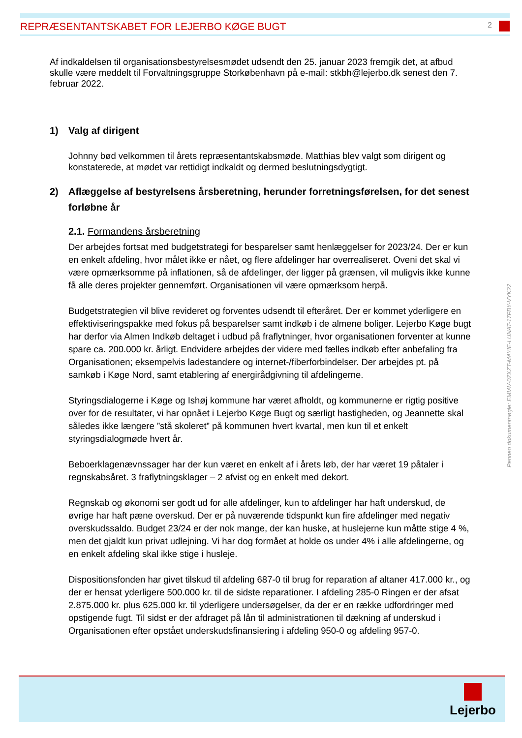REPRÆSENTANTSKABET FOR LEJERBO KØGE BUGT
2
Af indkaldelsen til organisationsbestyrelsesmødet udsendt den 25. januar 2023 fremgik det, at afbud skulle være meddelt til Forvaltningsgruppe Storkøbenhavn på e-mail: stkbh@lejerbo.dk senest den 7. februar 2022.
1) Valg af dirigent
Johnny bød velkommen til årets repræsentantskabsmøde. Matthias blev valgt som dirigent og konstaterede, at mødet var rettidigt indkaldt og dermed beslutningsdygtigt.
2) Aflæggelse af bestyrelsens årsberetning, herunder forretningsførelsen, for det senest forløbne år
2.1. Formandens årsberetning
Der arbejdes fortsat med budgetstrategi for besparelser samt henlæggelser for 2023/24. Der er kun en enkelt afdeling, hvor målet ikke er nået, og flere afdelinger har overrealiseret. Oveni det skal vi være opmærksomme på inflationen, så de afdelinger, der ligger på grænsen, vil muligvis ikke kunne få alle deres projekter gennemført. Organisationen vil være opmærksom herpå.
Budgetstrategien vil blive revideret og forventes udsendt til efteråret. Der er kommet yderligere en effektiviseringspakke med fokus på besparelser samt indkøb i de almene boliger. Lejerbo Køge bugt har derfor via Almen Indkøb deltaget i udbud på fraflytninger, hvor organisationen forventer at kunne spare ca. 200.000 kr. årligt. Endvidere arbejdes der videre med fælles indkøb efter anbefaling fra Organisationen; eksempelvis ladestandere og internet-/fiberforbindelser. Der arbejdes pt. på samkøb i Køge Nord, samt etablering af energirådgivning til afdelingerne.
Styringsdialogerne i Køge og Ishøj kommune har været afholdt, og kommunerne er rigtig positive over for de resultater, vi har opnået i Lejerbo Køge Bugt og særligt hastigheden, og Jeannette skal således ikke længere ”stå skoleret” på kommunen hvert kvartal, men kun til et enkelt styringsdialogmøde hvert år.
Beboerklagenævnssager har der kun været en enkelt af i årets løb, der har været 19 påtaler i regnskabsåret. 3 fraflytningsklager – 2 afvist og en enkelt med dekort.
Regnskab og økonomi ser godt ud for alle afdelinger, kun to afdelinger har haft underskud, de øvrige har haft pæne overskud. Der er på nuværende tidspunkt kun fire afdelinger med negativ overskudssaldo. Budget 23/24 er der nok mange, der kan huske, at huslejerne kun måtte stige 4 %, men det gjaldt kun privat udlejning. Vi har dog formået at holde os under 4% i alle afdelingerne, og en enkelt afdeling skal ikke stige i husleje.
Dispositionsfonden har givet tilskud til afdeling 687-0 til brug for reparation af altaner 417.000 kr., og der er hensat yderligere 500.000 kr. til de sidste reparationer. I afdeling 285-0 Ringen er der afsat 2.875.000 kr. plus 625.000 kr. til yderligere undersøgelser, da der er en række udfordringer med opstigende fugt. Til sidst er der afdraget på lån til administrationen til dækning af underskud i Organisationen efter opstået underskudsfinansiering i afdeling 950-0 og afdeling 957-0.
Penneo dokumentnøgle: EMIAV-0ZXZT-MAYIE-LUNAT-17FBY-VYK22
Lejerbo